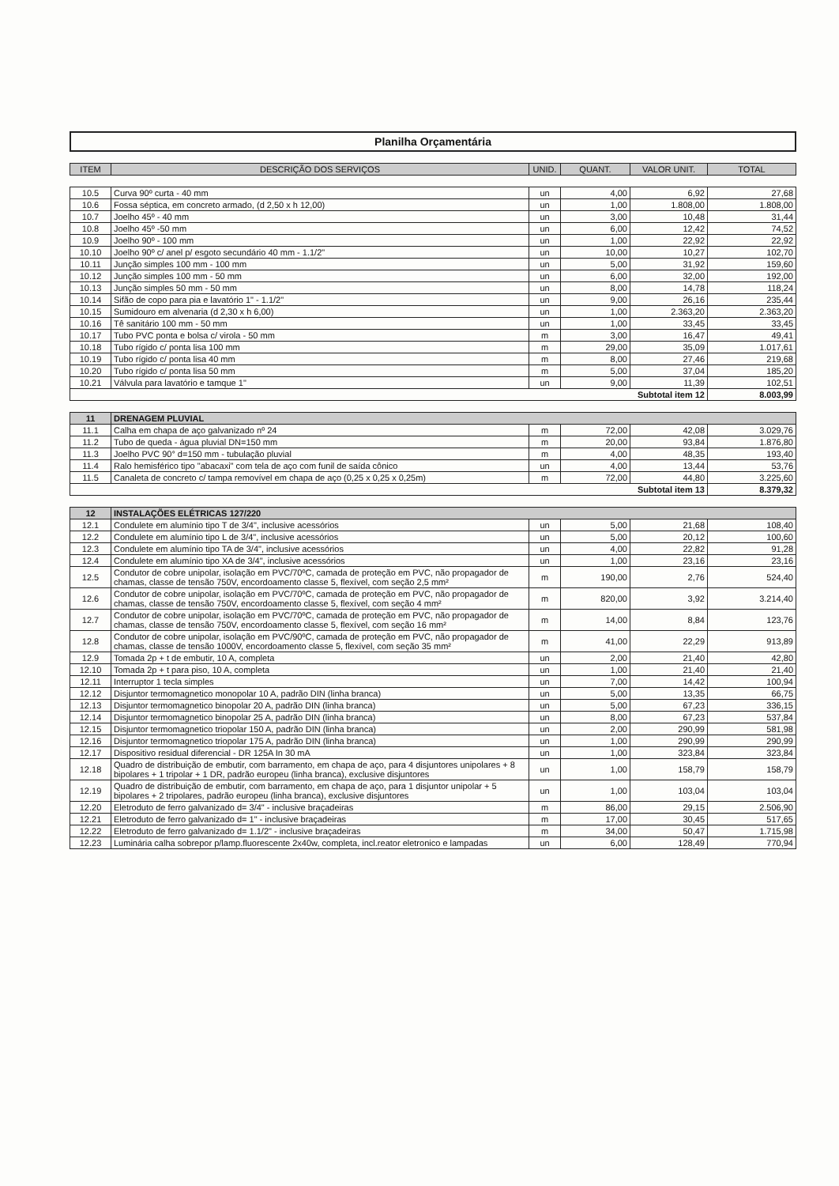Planilha Orçamentária
| ITEM | DESCRIÇÃO DOS SERVIÇOS | UNID. | QUANT. | VALOR UNIT. | TOTAL |
| --- | --- | --- | --- | --- | --- |
| 10.5 | Curva 90º curta - 40 mm | un | 4,00 | 6,92 | 27,68 |
| 10.6 | Fossa séptica, em concreto armado, (d 2,50 x h 12,00) | un | 1,00 | 1.808,00 | 1.808,00 |
| 10.7 | Joelho 45º - 40 mm | un | 3,00 | 10,48 | 31,44 |
| 10.8 | Joelho 45º -50 mm | un | 6,00 | 12,42 | 74,52 |
| 10.9 | Joelho 90º - 100 mm | un | 1,00 | 22,92 | 22,92 |
| 10.10 | Joelho 90º c/ anel p/ esgoto secundário 40 mm - 1.1/2" | un | 10,00 | 10,27 | 102,70 |
| 10.11 | Junção simples 100 mm - 100 mm | un | 5,00 | 31,92 | 159,60 |
| 10.12 | Junção simples 100 mm - 50 mm | un | 6,00 | 32,00 | 192,00 |
| 10.13 | Junção simples 50 mm - 50 mm | un | 8,00 | 14,78 | 118,24 |
| 10.14 | Sifão de copo para pia e lavatório 1" - 1.1/2" | un | 9,00 | 26,16 | 235,44 |
| 10.15 | Sumidouro em alvenaria (d 2,30 x h 6,00) | un | 1,00 | 2.363,20 | 2.363,20 |
| 10.16 | Tê sanitário 100 mm - 50 mm | un | 1,00 | 33,45 | 33,45 |
| 10.17 | Tubo PVC ponta e bolsa c/ virola - 50 mm | m | 3,00 | 16,47 | 49,41 |
| 10.18 | Tubo rígido c/ ponta lisa 100 mm | m | 29,00 | 35,09 | 1.017,61 |
| 10.19 | Tubo rígido c/ ponta lisa 40 mm | m | 8,00 | 27,46 | 219,68 |
| 10.20 | Tubo rígido c/ ponta lisa 50 mm | m | 5,00 | 37,04 | 185,20 |
| 10.21 | Válvula para lavatório e tamque 1" | un | 9,00 | 11,39 | 102,51 |
| Subtotal item 12 | | | | | 8.003,99 |
| 11 | DRENAGEM PLUVIAL | | | | |
| 11.1 | Calha em chapa de aço galvanizado nº 24 | m | 72,00 | 42,08 | 3.029,76 |
| 11.2 | Tubo de queda - água pluvial DN=150 mm | m | 20,00 | 93,84 | 1.876,80 |
| 11.3 | Joelho PVC 90° d=150 mm - tubulação pluvial | m | 4,00 | 48,35 | 193,40 |
| 11.4 | Ralo hemisférico tipo "abacaxi" com tela de aço com funil de saída cônico | un | 4,00 | 13,44 | 53,76 |
| 11.5 | Canaleta de concreto c/ tampa removível em chapa de aço (0,25 x 0,25 x 0,25m) | m | 72,00 | 44,80 | 3.225,60 |
| Subtotal item 13 | | | | | 8.379,32 |
| 12 | INSTALAÇÕES ELÉTRICAS 127/220 | | | | |
| 12.1 | Condulete em alumínio tipo T de 3/4", inclusive acessórios | un | 5,00 | 21,68 | 108,40 |
| 12.2 | Condulete em alumínio tipo L de 3/4", inclusive acessórios | un | 5,00 | 20,12 | 100,60 |
| 12.3 | Condulete em alumínio tipo TA de 3/4", inclusive acessórios | un | 4,00 | 22,82 | 91,28 |
| 12.4 | Condulete em alumínio tipo XA de 3/4", inclusive acessórios | un | 1,00 | 23,16 | 23,16 |
| 12.5 | Condutor de cobre unipolar, isolação em PVC/70ºC, camada de proteção em PVC, não propagador de chamas, classe de tensão 750V, encordoamento classe 5, flexível, com seção 2,5 mm² | m | 190,00 | 2,76 | 524,40 |
| 12.6 | Condutor de cobre unipolar, isolação em PVC/70ºC, camada de proteção em PVC, não propagador de chamas, classe de tensão 750V, encordoamento classe 5, flexível, com seção 4 mm² | m | 820,00 | 3,92 | 3.214,40 |
| 12.7 | Condutor de cobre unipolar, isolação em PVC/70ºC, camada de proteção em PVC, não propagador de chamas, classe de tensão 750V, encordoamento classe 5, flexível, com seção 16 mm² | m | 14,00 | 8,84 | 123,76 |
| 12.8 | Condutor de cobre unipolar, isolação em PVC/90ºC, camada de proteção em PVC, não propagador de chamas, classe de tensão 1000V, encordoamento classe 5, flexível, com seção 35 mm² | m | 41,00 | 22,29 | 913,89 |
| 12.9 | Tomada 2p + t de embutir, 10 A, completa | un | 2,00 | 21,40 | 42,80 |
| 12.10 | Tomada 2p + t para piso, 10 A, completa | un | 1,00 | 21,40 | 21,40 |
| 12.11 | Interruptor 1 tecla simples | un | 7,00 | 14,42 | 100,94 |
| 12.12 | Disjuntor termomagnetico monopolar 10 A, padrão DIN (linha branca) | un | 5,00 | 13,35 | 66,75 |
| 12.13 | Disjuntor termomagnetico binopolar 20 A, padrão DIN (linha branca) | un | 5,00 | 67,23 | 336,15 |
| 12.14 | Disjuntor termomagnetico binopolar 25 A, padrão DIN (linha branca) | un | 8,00 | 67,23 | 537,84 |
| 12.15 | Disjuntor termomagnetico triopolar 150 A, padrão DIN (linha branca) | un | 2,00 | 290,99 | 581,98 |
| 12.16 | Disjuntor termomagnetico triopolar 175 A, padrão DIN (linha branca) | un | 1,00 | 290,99 | 290,99 |
| 12.17 | Dispositivo residual diferencial - DR 125A In 30 mA | un | 1,00 | 323,84 | 323,84 |
| 12.18 | Quadro de distribuição de embutir, com barramento, em chapa de aço, para 4 disjuntores unipolares + 8 bipolares + 1 tripolar + 1 DR, padrão europeu (linha branca), exclusive disjuntores | un | 1,00 | 158,79 | 158,79 |
| 12.19 | Quadro de distribuição de embutir, com barramento, em chapa de aço, para 1 disjuntor unipolar + 5 bipolares + 2 tripolares, padrão europeu (linha branca), exclusive disjuntores | un | 1,00 | 103,04 | 103,04 |
| 12.20 | Eletroduto de ferro galvanizado d= 3/4" - inclusive braçadeiras | m | 86,00 | 29,15 | 2.506,90 |
| 12.21 | Eletroduto de ferro galvanizado d= 1" - inclusive braçadeiras | m | 17,00 | 30,45 | 517,65 |
| 12.22 | Eletroduto de ferro galvanizado d= 1.1/2" - inclusive braçadeiras | m | 34,00 | 50,47 | 1.715,98 |
| 12.23 | Luminária calha sobrepor p/lamp.fluorescente 2x40w, completa, incl.reator eletronico e lampadas | un | 6,00 | 128,49 | 770,94 |